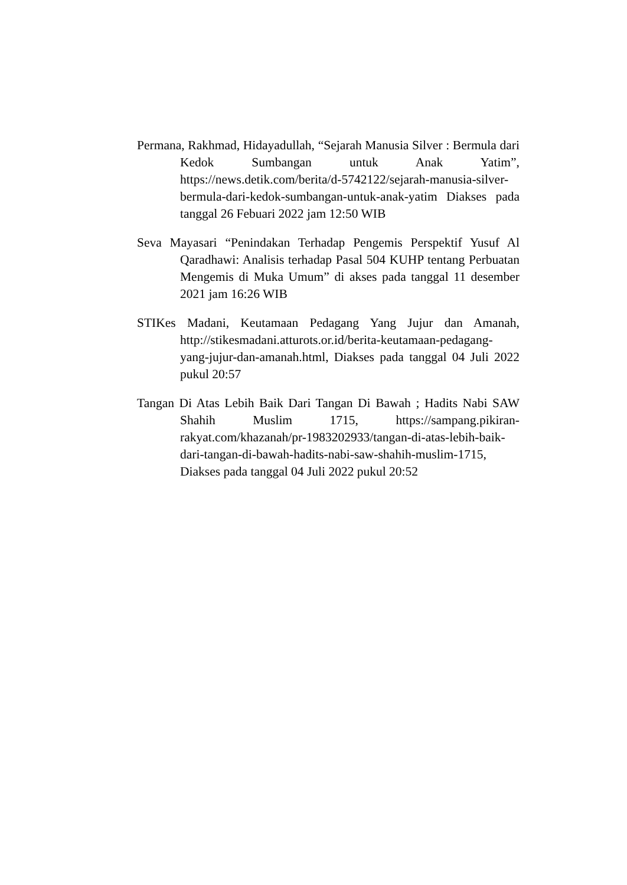Permana, Rakhmad, Hidayadullah, “Sejarah Manusia Silver : Bermula dari Kedok Sumbangan untuk Anak Yatim”, https://news.detik.com/berita/d-5742122/sejarah-manusia-silver-bermula-dari-kedok-sumbangan-untuk-anak-yatim Diakses pada tanggal 26 Febuari 2022 jam 12:50 WIB
Seva Mayasari “Penindakan Terhadap Pengemis Perspektif Yusuf Al Qaradhawi: Analisis terhadap Pasal 504 KUHP tentang Perbuatan Mengemis di Muka Umum” di akses pada tanggal 11 desember 2021 jam 16:26 WIB
STIKes Madani, Keutamaan Pedagang Yang Jujur dan Amanah, http://stikesmadani.atturots.or.id/berita-keutamaan-pedagang-yang-jujur-dan-amanah.html, Diakses pada tanggal 04 Juli 2022 pukul 20:57
Tangan Di Atas Lebih Baik Dari Tangan Di Bawah ; Hadits Nabi SAW Shahih Muslim 1715, https://sampang.pikiran-rakyat.com/khazanah/pr-1983202933/tangan-di-atas-lebih-baik-dari-tangan-di-bawah-hadits-nabi-saw-shahih-muslim-1715, Diakses pada tanggal 04 Juli 2022 pukul 20:52